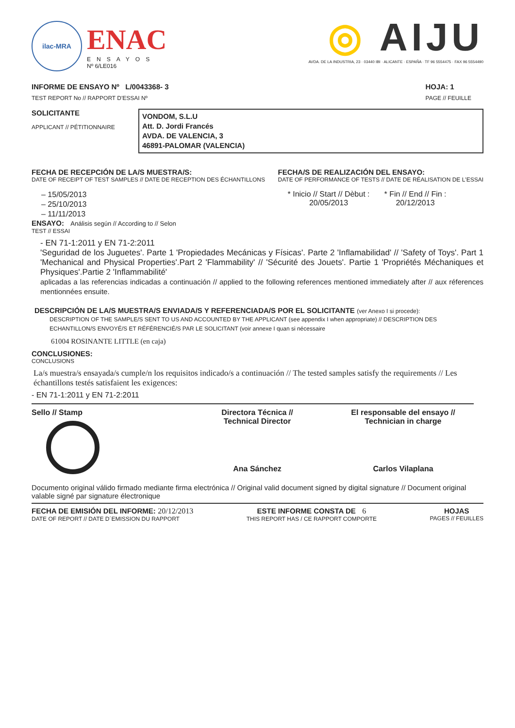ilac-MRA
ENAC
ENSAYOS
Nº 6/LE016
◎ AIJU
AVDA. DE LA INDUSTRIA, 23 · 03440 IBI · ALICANTE · ESPAÑA · TF 96 5554475 · FAX 96 5554490
INFORME DE ENSAYO Nº L/0043368- 3
TEST REPORT No // RAPPORT D'ESSAI Nº
HOJA: 1
PAGE // FEUILLE
SOLICITANTE
APPLICANT // PÉTITIONNAIRE
VONDOM, S.L.U
Att. D. Jordi Francés
AVDA. DE VALENCIA, 3
46891-PALOMAR (VALENCIA)
FECHA DE RECEPCIÓN DE LA/S MUESTRA/S:
DATE OF RECEIPT OF TEST SAMPLES // DATE DE RECEPTION DES ÉCHANTILLONS
– 15/05/2013
– 25/10/2013
– 11/11/2013
FECHA/S DE REALIZACIÓN DEL ENSAYO:
DATE OF PERFORMANCE OF TESTS // DATE DE RÉALISATION DE L'ESSAI
* Inicio // Start // Dèbut :
20/05/2013
* Fin // End // Fin :
20/12/2013
ENSAYO: Análisis según // According to // Selon
TEST // ESSAI
- EN 71-1:2011 y EN 71-2:2011
'Seguridad de los Juguetes'. Parte 1 'Propiedades Mecánicas y Físicas'. Parte 2 'Inflamabilidad' // 'Safety of Toys'. Part 1 'Mechanical and Physical Properties'.Part 2 'Flammability' // 'Sécurité des Jouets'. Partie 1 'Propriétés Méchaniques et Physiques'.Partie 2 'Inflammabilité'
aplicadas a las referencias indicadas a continuación // applied to the following references mentioned immediately after // aux réferences mentionnées ensuite.
DESCRIPCIÓN DE LA/S MUESTRA/S ENVIADA/S Y REFERENCIADA/S POR EL SOLICITANTE (ver Anexo I si procede):
DESCRIPTION OF THE SAMPLE/S SENT TO US AND ACCOUNTED BY THE APPLICANT (see appendix I when appropriate) // DESCRIPTION DES ECHANTILLON/S ENVOYÉ/S ET RÉFÉRENCIÉ/S PAR LE SOLICITANT (voir annexe I quan si nécessaire
61004 ROSINANTE LITTLE (en caja)
CONCLUSIONES:
CONCLUSIONS
La/s muestra/s ensayada/s cumple/n los requisitos indicado/s a continuación // The tested samples satisfy the requirements // Les échantillons testés satisfaient les exigences:
- EN 71-1:2011 y EN 71-2:2011
Sello // Stamp Directora Técnica //
Technical Director
Ana Sánchez
El responsable del ensayo //
Technician in charge
Carlos Vilaplana
Documento original válido firmado mediante firma electrónica // Original valid document signed by digital signature // Document original valable signé par signature électronique
FECHA DE EMISIÓN DEL INFORME: 20/12/2013
DATE OF REPORT // DATE D´EMISSION DU RAPPORT
ESTE INFORME CONSTA DE 6
THIS REPORT HAS / CE RAPPORT COMPORTE
HOJAS
PAGES // FEUILLES